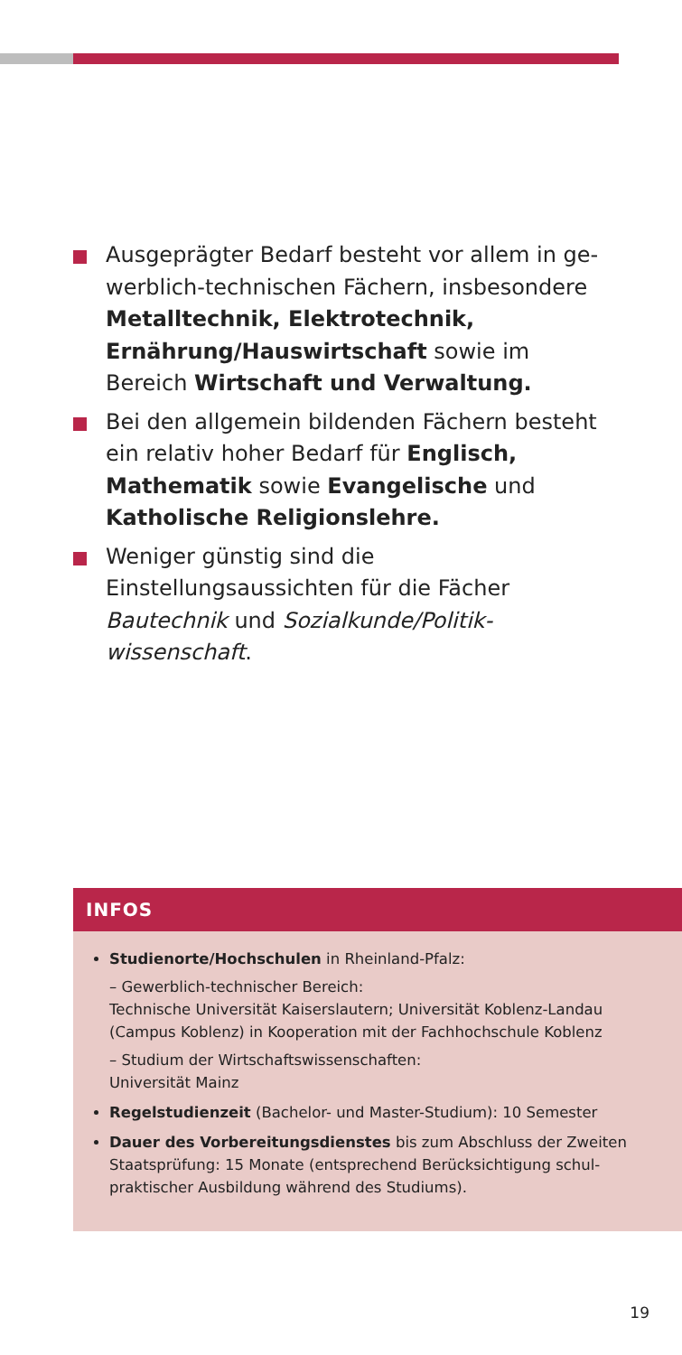Ausgeprägter Bedarf besteht vor allem in ge­werblich-technischen Fächern, insbesondere Me­talltechnik, Elektrotechnik, Ernährung/Haus­wirtschaft sowie im Bereich Wirtschaft und Ver­waltung.
Bei den allgemein bildenden Fächern besteht ein relativ hoher Bedarf für Englisch, Mathematik sowie Evangelische und Katholische Religions­lehre.
Weniger günstig sind die Einstellungsaussichten für die Fächer Bautechnik und Sozialkunde/Politik­wissenschaft.
INFOS
Studienorte/Hochschulen in Rheinland-Pfalz:
– Gewerblich-technischer Bereich:
Technische Universität Kaiserslautern; Universität Koblenz-Landau (Campus Koblenz) in Kooperation mit der Fachhochschule Koblenz
– Studium der Wirtschaftswissenschaften:
Universität Mainz
Regelstudienzeit (Bachelor- und Master-Studium): 10 Semester
Dauer des Vorbereitungsdienstes bis zum Abschluss der Zweiten Staatsprüfung: 15 Monate (entsprechend Berücksichtigung schul­praktischer Ausbildung während des Studiums).
19